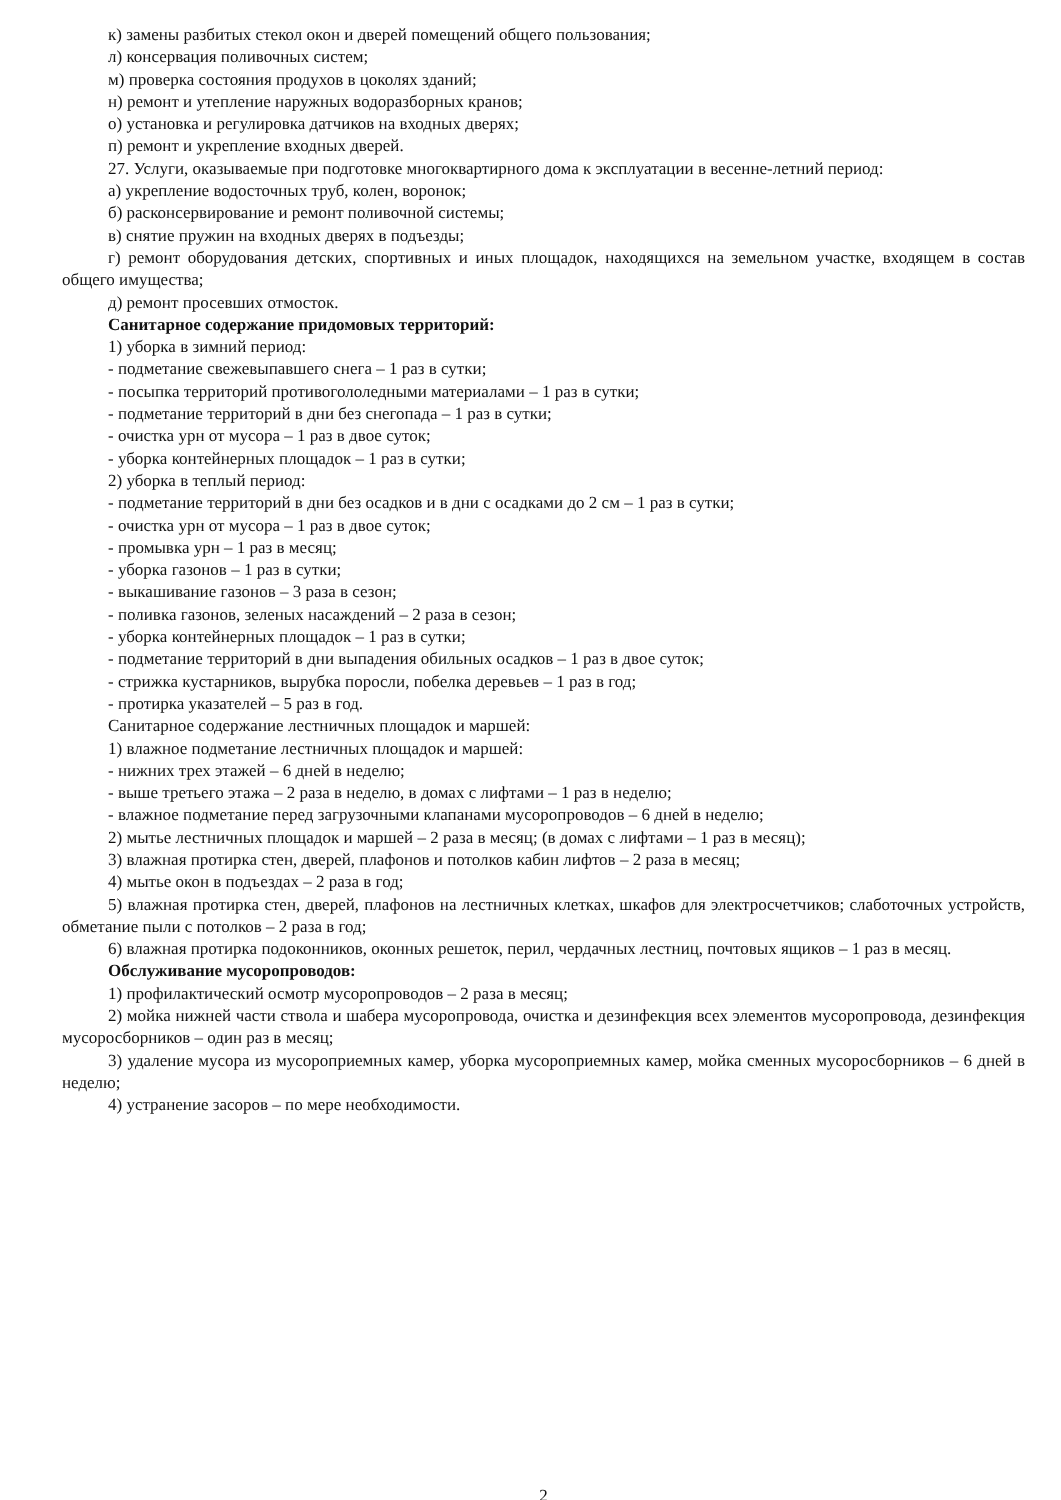к) замены разбитых стекол окон и дверей помещений общего пользования;
л) консервация поливочных систем;
м) проверка состояния продухов в цоколях зданий;
н) ремонт и утепление наружных водоразборных кранов;
о) установка и регулировка датчиков на входных дверях;
п) ремонт и укрепление входных дверей.
27. Услуги, оказываемые при подготовке многоквартирного дома к эксплуатации в весенне-летний период:
а) укрепление водосточных труб, колен, воронок;
б) расконсервирование и ремонт поливочной системы;
в) снятие пружин на входных дверях в подъезды;
г) ремонт оборудования детских, спортивных и иных площадок, находящихся на земельном участке, входящем в состав общего имущества;
д) ремонт просевших отмосток.
Санитарное содержание придомовых территорий:
1) уборка в зимний период:
- подметание свежевыпавшего снега – 1 раз в сутки;
- посыпка территорий противогололедными материалами – 1 раз в сутки;
- подметание территорий в дни без снегопада – 1 раз в сутки;
- очистка урн от мусора – 1 раз в двое суток;
- уборка контейнерных площадок – 1 раз в сутки;
2) уборка в теплый период:
- подметание территорий в дни без осадков и в дни с осадками до 2 см – 1 раз в сутки;
- очистка урн от мусора – 1 раз в двое суток;
- промывка урн – 1 раз в месяц;
- уборка газонов – 1 раз в сутки;
- выкашивание газонов – 3 раза в сезон;
- поливка газонов, зеленых насаждений – 2 раза в сезон;
- уборка контейнерных площадок – 1 раз в сутки;
- подметание территорий в дни выпадения обильных осадков – 1 раз в двое суток;
- стрижка кустарников, вырубка поросли, побелка деревьев – 1 раз в год;
- протирка указателей – 5 раз в год.
Санитарное содержание лестничных площадок и маршей:
1) влажное подметание лестничных площадок и маршей:
- нижних трех этажей – 6 дней в неделю;
- выше третьего этажа – 2 раза в неделю, в домах с лифтами – 1 раз в неделю;
- влажное подметание перед загрузочными клапанами мусоропроводов – 6 дней в неделю;
2) мытье лестничных площадок и маршей – 2 раза в месяц; (в домах с лифтами – 1 раз в месяц);
3) влажная протирка стен, дверей, плафонов и потолков кабин лифтов – 2 раза в месяц;
4) мытье окон в подъездах – 2 раза в год;
5) влажная протирка стен, дверей, плафонов на лестничных клетках, шкафов для электросчетчиков; слаботочных устройств, обметание пыли с потолков – 2 раза в год;
6) влажная протирка подоконников, оконных решеток, перил, чердачных лестниц, почтовых ящиков – 1 раз в месяц.
Обслуживание мусоропроводов:
1) профилактический осмотр мусоропроводов – 2 раза в месяц;
2) мойка нижней части ствола и шабера мусоропровода, очистка и дезинфекция всех элементов мусоропровода, дезинфекция мусоросборников – один раз в месяц;
3) удаление мусора из мусороприемных камер, уборка мусороприемных камер, мойка сменных мусоросборников – 6 дней в неделю;
4) устранение засоров – по мере необходимости.
2